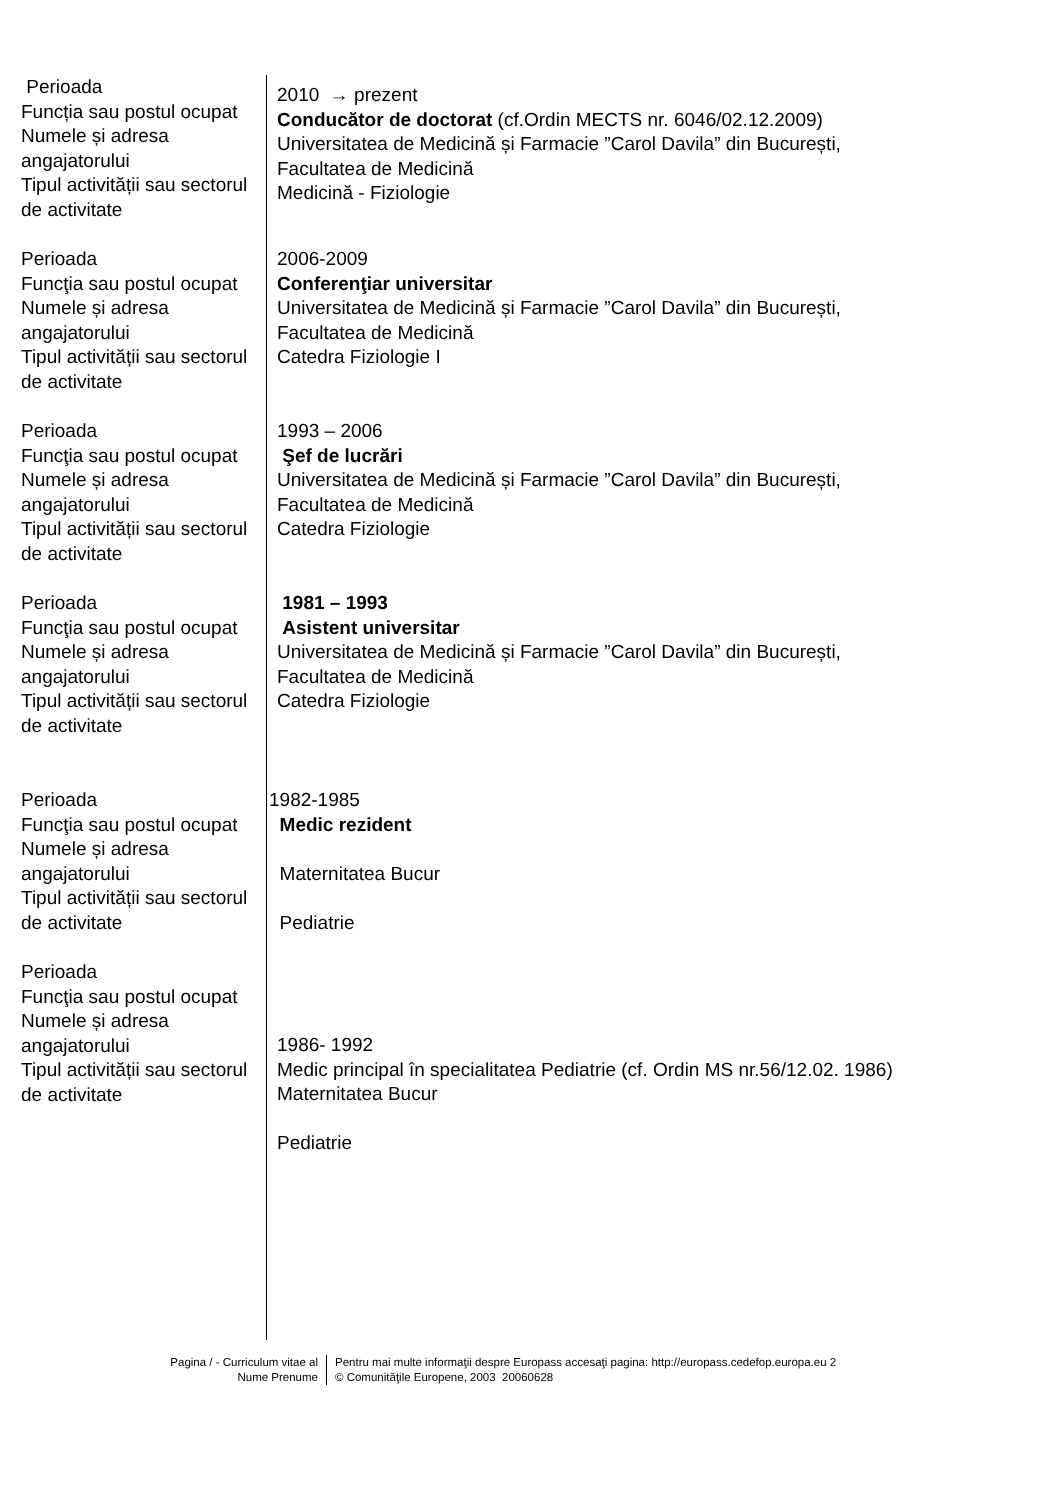Perioada
Funcția sau postul ocupat
Numele și adresa angajatorului
Tipul activității sau sectorul de activitate
2010 → prezent
Conducător de doctorat (cf.Ordin MECTS nr. 6046/02.12.2009)
Universitatea de Medicină și Farmacie ”Carol Davila” din București,
Facultatea de Medicină
Medicină - Fiziologie
Perioada
Funcţia sau postul ocupat
Numele și adresa angajatorului
Tipul activității sau sectorul de activitate
2006-2009
Conferenţiar universitar
Universitatea de Medicină și Farmacie ”Carol Davila” din București,
Facultatea de Medicină
Catedra Fiziologie I
Perioada
Funcţia sau postul ocupat
Numele și adresa angajatorului
Tipul activității sau sectorul de activitate
1993 – 2006
Şef de lucrări
Universitatea de Medicină și Farmacie ”Carol Davila” din București,
Facultatea de Medicină
Catedra Fiziologie
Perioada
Funcţia sau postul ocupat
Numele și adresa angajatorului
Tipul activității sau sectorul de activitate
1981 – 1993
Asistent universitar
Universitatea de Medicină și Farmacie ”Carol Davila” din București,
Facultatea de Medicină
Catedra Fiziologie
Perioada
Funcţia sau postul ocupat
Numele și adresa angajatorului
Tipul activității sau sectorul de activitate
1982-1985
Medic rezident
Maternitatea Bucur
Pediatrie
Perioada
Funcţia sau postul ocupat
Numele și adresa angajatorului
Tipul activității sau sectorul de activitate
1986- 1992
Medic principal în specialitatea Pediatrie (cf. Ordin MS nr.56/12.02. 1986)
Maternitatea Bucur
Pediatrie
Pagina / - Curriculum vitae al
Nume Prenume
Pentru mai multe informaţii despre Europass accesaţi pagina: http://europass.cedefop.europa.eu 2
© Comunităţile Europene, 2003 20060628